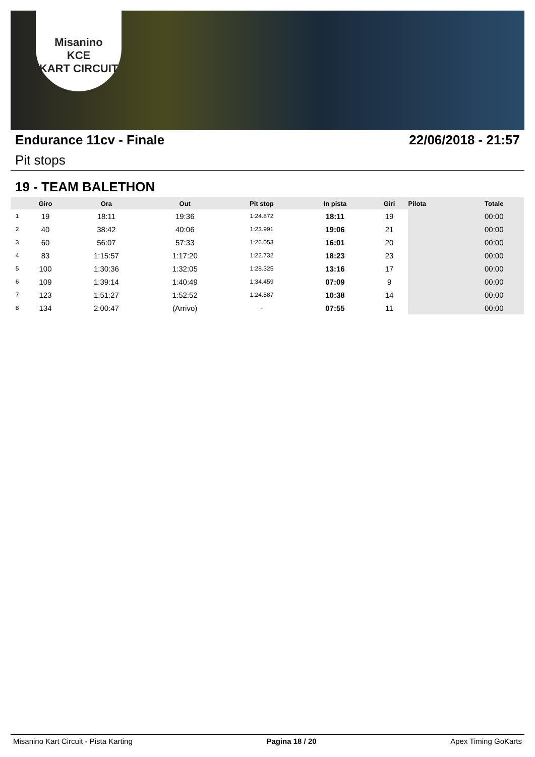Misanino
KCE
KART CIRCUIT
Endurance 11cv - Finale 22/06/2018 - 21:57
Pit stops
19 - TEAM BALETHON
| | Giro | Ora | Out | Pit stop | In pista | Giri | Pilota | Totale |
| --- | --- | --- | --- | --- | --- | --- | --- | --- |
| 1 | 19 | 18:11 | 19:36 | 1:24.872 | 18:11 | 19 | | 00:00 |
| 2 | 40 | 38:42 | 40:06 | 1:23.991 | 19:06 | 21 | | 00:00 |
| 3 | 60 | 56:07 | 57:33 | 1:26.053 | 16:01 | 20 | | 00:00 |
| 4 | 83 | 1:15:57 | 1:17:20 | 1:22.732 | 18:23 | 23 | | 00:00 |
| 5 | 100 | 1:30:36 | 1:32:05 | 1:28.325 | 13:16 | 17 | | 00:00 |
| 6 | 109 | 1:39:14 | 1:40:49 | 1:34.459 | 07:09 | 9 | | 00:00 |
| 7 | 123 | 1:51:27 | 1:52:52 | 1:24.587 | 10:38 | 14 | | 00:00 |
| 8 | 134 | 2:00:47 | (Arrivo) | - | 07:55 | 11 | | 00:00 |
Misanino Kart Circuit - Pista Karting Pagina 18 / 20 Apex Timing GoKarts